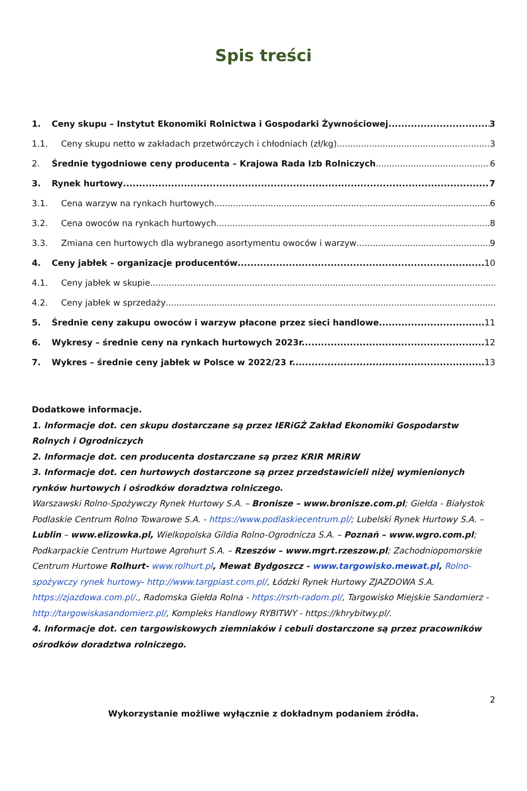Spis treści
1. Ceny skupu – Instytut Ekonomiki Rolnictwa i Gospodarki Żywnościowej 3
1.1. Ceny skupu netto w zakładach przetwórczych i chłodniach (zł/kg) 3
2. Średnie tygodniowe ceny producenta – Krajowa Rada Izb Rolniczych 6
3. Rynek hurtowy 7
3.1. Cena warzyw na rynkach hurtowych 6
3.2. Cena owoców na rynkach hurtowych 8
3.3. Zmiana cen hurtowych dla wybranego asortymentu owoców i warzyw 9
4. Ceny jabłek – organizacje producentów 10
4.1. Ceny jabłek w skupie
4.2. Ceny jabłek w sprzedaży
5. Średnie ceny zakupu owoców i warzyw płacone przez sieci handlowe 11
6. Wykresy – średnie ceny na rynkach hurtowych 2023r. 12
7. Wykres – średnie ceny jabłek w Polsce w 2022/23 r. 13
Dodatkowe informacje.
1. Informacje dot. cen skupu dostarczane są przez IERiGŻ Zakład Ekonomiki Gospodarstw
Rolnych i Ogrodniczych
2. Informacje dot. cen producenta dostarczane są przez KRIR MRiRW
3. Informacje dot. cen hurtowych dostarczone są przez przedstawicieli niżej wymienionych rynków hurtowych i ośrodków doradztwa rolniczego.
Warszawski Rolno-Spożywczy Rynek Hurtowy S.A. – Bronisze – www.bronisze.com.pl; Giełda - Białystok Podlaskie Centrum Rolno Towarowe S.A. - https://www.podlaskiecentrum.pl/; Lubelski Rynek Hurtowy S.A. – Lublin – www.elizowka.pl, Wielkopolska Gildia Rolno-Ogrodnicza S.A. – Poznań – www.wgro.com.pl; Podkarpackie Centrum Hurtowe Agrohurt S.A. – Rzeszów – www.mgrt.rzeszow.pl; Zachodniopomorskie Centrum Hurtowe Rolhurt- www.rolhurt.pl, Mewat Bydgoszcz - www.targowisko.mewat.pl, Rolno-spożywczy rynek hurtowy- http://www.targpiast.com.pl/, Łódzki Rynek Hurtowy ZJAZDOWA S.A. https://zjazdowa.com.pl/., Radomska Giełda Rolna - https://rsrh-radom.pl/, Targowisko Miejskie Sandomierz - http://targowiskasandomierz.pl/, Kompleks Handlowy RYBITWY - https://khrybitwy.pl/.
4. Informacje dot. cen targowiskowych ziemniaków i cebuli dostarczone są przez pracowników ośrodków doradztwa rolniczego.
2
Wykorzystanie możliwe wyłącznie z dokładnym podaniem źródła.